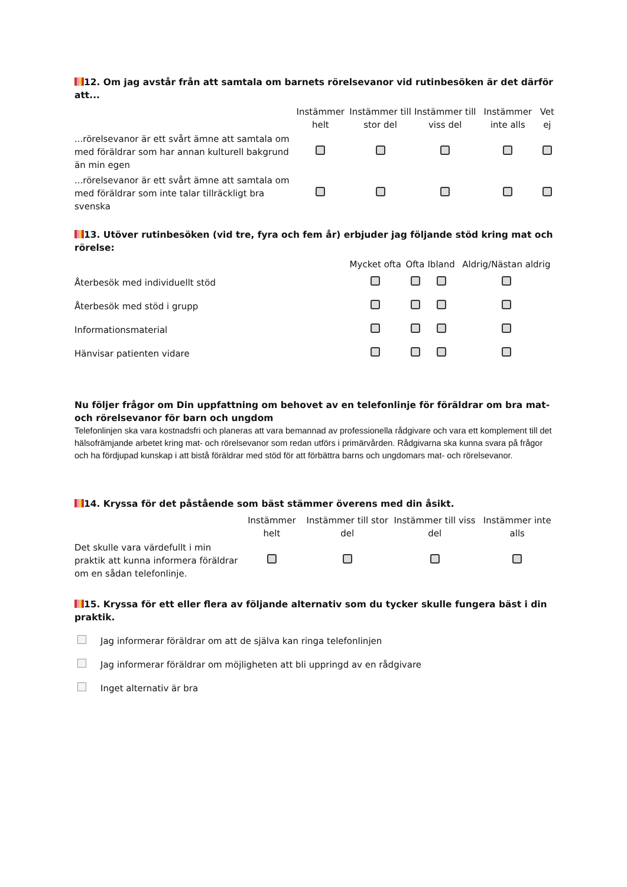12. Om jag avstår från att samtala om barnets rörelsevanor vid rutinbesöken är det därför att...
| | Instämmer helt | Instämmer till stor del | Instämmer till viss del | Instämmer inte alls | Vet ej |
| --- | --- | --- | --- | --- | --- |
| ...rörelsevanor är ett svårt ämne att samtala om med föräldrar som har annan kulturell bakgrund än min egen | | | | | |
| ...rörelsevanor är ett svårt ämne att samtala om med föräldrar som inte talar tillräckligt bra svenska | | | | | |
13. Utöver rutinbesöken (vid tre, fyra och fem år) erbjuder jag följande stöd kring mat och rörelse:
| | Mycket ofta | Ofta | Ibland | Aldrig/Nästan aldrig |
| --- | --- | --- | --- | --- |
| Återbesök med individuellt stöd | | | | |
| Återbesök med stöd i grupp | | | | |
| Informationsmaterial | | | | |
| Hänvisar patienten vidare | | | | |
Nu följer frågor om Din uppfattning om behovet av en telefonlinje för föräldrar om bra mat- och rörelsevanor för barn och ungdom
Telefonlinjen ska vara kostnadsfri och planeras att vara bemannad av professionella rådgivare och vara ett komplement till det hälsofrämjande arbetet kring mat- och rörelsevanor som redan utförs i primärvården. Rådgivarna ska kunna svara på frågor och ha fördjupad kunskap i att bistå föräldrar med stöd för att förbättra barns och ungdomars mat- och rörelsevanor.
14. Kryssa för det påstående som bäst stämmer överens med din åsikt.
| | Instämmer helt | Instämmer till stor del | Instämmer till viss del | Instämmer inte alls |
| --- | --- | --- | --- | --- |
| Det skulle vara värdefullt i min praktik att kunna informera föräldrar om en sådan telefonlinje. | | | | |
15. Kryssa för ett eller flera av följande alternativ som du tycker skulle fungera bäst i din praktik.
Jag informerar föräldrar om att de själva kan ringa telefonlinjen
Jag informerar föräldrar om möjligheten att bli uppringd av en rådgivare
Inget alternativ är bra